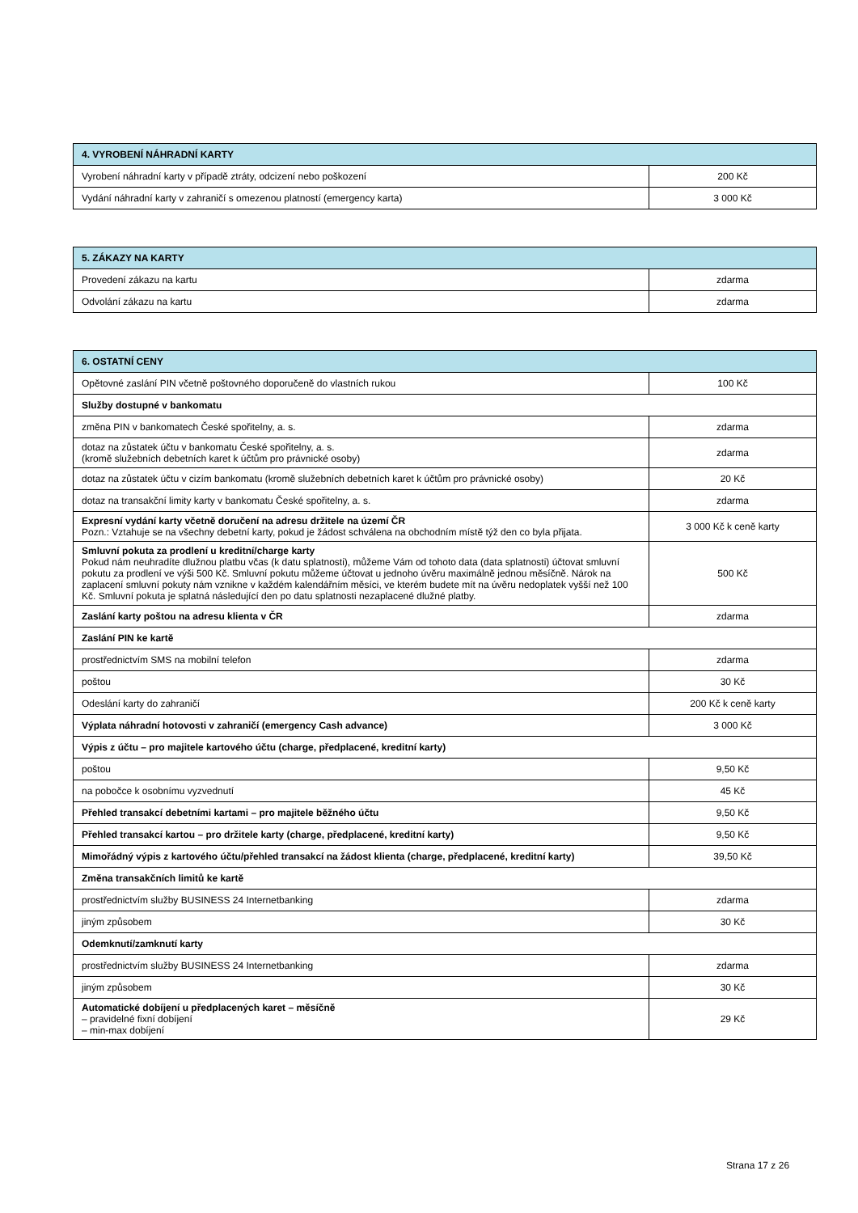| 4. VYROBENÍ NÁHRADNÍ KARTY | |
| --- | --- |
| Vyrobení náhradní karty v případě ztráty, odcizení nebo poškození | 200 Kč |
| Vydání náhradní karty v zahraničí s omezenou platností (emergency karta) | 3 000 Kč |
| 5. ZÁKAZY NA KARTY | |
| --- | --- |
| Provedení zákazu na kartu | zdarma |
| Odvolání zákazu na kartu | zdarma |
| 6. OSTATNÍ CENY | |
| --- | --- |
| Opětovné zaslání PIN včetně poštovného doporučeně do vlastních rukou | 100 Kč |
| Služby dostupné v bankomatu | |
| změna PIN v bankomatech České spořitelny, a. s. | zdarma |
| dotaz na zůstatek účtu v bankomatu České spořitelny, a. s. (kromě služebních debetních karet k účtům pro právnické osoby) | zdarma |
| dotaz na zůstatek účtu v cizím bankomatu (kromě služebních debetních karet k účtům pro právnické osoby) | 20 Kč |
| dotaz na transakční limity karty v bankomatu České spořitelny, a. s. | zdarma |
| Expresní vydání karty včetně doručení na adresu držitele na území ČR Pozn.: Vztahuje se na všechny debetní karty, pokud je žádost schválena na obchodním místě týž den co byla přijata. | 3 000 Kč k ceně karty |
| Smluvní pokuta za prodlení u kreditní/charge karty Pokud nám neuhradíte dlužnou platbu včas (k datu splatnosti), můžeme Vám od tohoto data (data splatnosti) účtovat smluvní pokutu za prodlení ve výši 500 Kč. Smluvní pokutu můžeme účtovat u jednoho úvěru maximálně jednou měsíčně. Nárok na zaplacení smluvní pokuty nám vznikne v každém kalendářním měsíci, ve kterém budete mít na úvěru nedoplatek vyšší než 100 Kč. Smluvní pokuta je splatná následující den po datu splatnosti nezaplacené dlužné platby. | 500 Kč |
| Zaslání karty poštou na adresu klienta v ČR | zdarma |
| Zaslání PIN ke kartě | |
| prostřednictvím SMS na mobilní telefon | zdarma |
| poštou | 30 Kč |
| Odeslání karty do zahraničí | 200 Kč k ceně karty |
| Výplata náhradní hotovosti v zahraničí (emergency Cash advance) | 3 000 Kč |
| Výpis z účtu – pro majitele kartového účtu (charge, předplacené, kreditní karty) | |
| poštou | 9,50 Kč |
| na pobočce k osobnímu vyzvednutí | 45 Kč |
| Přehled transakcí debetními kartami – pro majitele běžného účtu | 9,50 Kč |
| Přehled transakcí kartou – pro držitele karty (charge, předplacené, kreditní karty) | 9,50 Kč |
| Mimořádný výpis z kartového účtu/přehled transakcí na žádost klienta (charge, předplacené, kreditní karty) | 39,50 Kč |
| Změna transakčních limitů ke kartě | |
| prostřednictvím služby BUSINESS 24 Internetbanking | zdarma |
| jiným způsobem | 30 Kč |
| Odemknutí/zamknutí karty | |
| prostřednictvím služby BUSINESS 24 Internetbanking | zdarma |
| jiným způsobem | 30 Kč |
| Automatické dobíjení u předplacených karet – měsíčně – pravidelné fixní dobíjení – min-max dobíjení | 29 Kč |
Strana 17 z 26